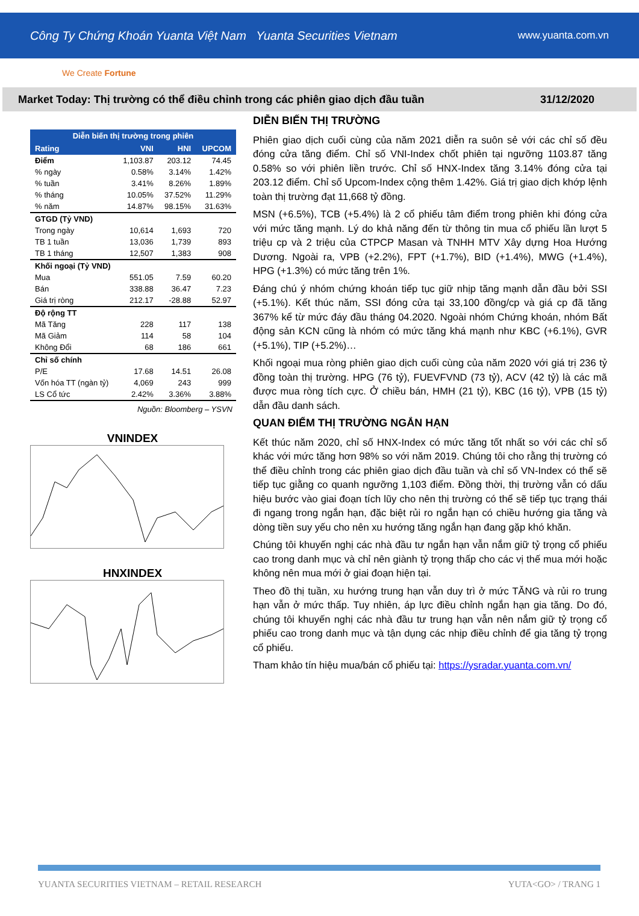Công Ty Chứng Khoán Yuanta Việt Nam Yuanta Securities Vietnam www.yuanta.com.vn
We Create Fortune
Market Today: Thị trường có thể điều chỉnh trong các phiên giao dịch đầu tuần 31/12/2020
| Diễn biến thị trường trong phiên | | | |
| --- | --- | --- | --- |
| Rating | VNI | HNI | UPCOM |
| Điểm | 1,103.87 | 203.12 | 74.45 |
| % ngày | 0.58% | 3.14% | 1.42% |
| % tuần | 3.41% | 8.26% | 1.89% |
| % tháng | 10.05% | 37.52% | 11.29% |
| % năm | 14.87% | 98.15% | 31.63% |
| GTGD (Tỷ VND) | | | |
| Trong ngày | 10,614 | 1,693 | 720 |
| TB 1 tuần | 13,036 | 1,739 | 893 |
| TB 1 tháng | 12,507 | 1,383 | 908 |
| Khối ngoại (Tỷ VND) | | | |
| Mua | 551.05 | 7.59 | 60.20 |
| Bán | 338.88 | 36.47 | 7.23 |
| Giá trị ròng | 212.17 | -28.88 | 52.97 |
| Độ rộng TT | | | |
| Mã Tăng | 228 | 117 | 138 |
| Mã Giảm | 114 | 58 | 104 |
| Không Đổi | 68 | 186 | 661 |
| Chỉ số chính | | | |
| P/E | 17.68 | 14.51 | 26.08 |
| Vốn hóa TT (ngàn tỷ) | 4,069 | 243 | 999 |
| LS Cổ tức | 2.42% | 3.36% | 3.88% |
Nguồn: Bloomberg – YSVN
VNINDEX
HNXINDEX
DIỄN BIẾN THỊ TRƯỜNG
Phiên giao dịch cuối cùng của năm 2021 diễn ra suôn sẻ với các chỉ số đều đóng cửa tăng điểm. Chỉ số VNI-Index chốt phiên tại ngưỡng 1103.87 tăng 0.58% so với phiên liền trước. Chỉ số HNX-Index tăng 3.14% đóng cửa tại 203.12 điểm. Chỉ số Upcom-Index cộng thêm 1.42%. Giá trị giao dịch khớp lệnh toàn thị trường đạt 11,668 tỷ đồng.
MSN (+6.5%), TCB (+5.4%) là 2 cổ phiếu tâm điểm trong phiên khi đóng cửa với mức tăng mạnh. Lý do khả năng đến từ thông tin mua cổ phiếu lần lượt 5 triệu cp và 2 triệu của CTPCP Masan và TNHH MTV Xây dựng Hoa Hướng Dương. Ngoài ra, VPB (+2.2%), FPT (+1.7%), BID (+1.4%), MWG (+1.4%), HPG (+1.3%) có mức tăng trên 1%.
Đáng chú ý nhóm chứng khoán tiếp tục giữ nhịp tăng mạnh dẫn đầu bởi SSI (+5.1%). Kết thúc năm, SSI đóng cửa tại 33,100 đồng/cp và giá cp đã tăng 367% kể từ mức đáy đầu tháng 04.2020. Ngoài nhóm Chứng khoán, nhóm Bất động sản KCN cũng là nhóm có mức tăng khá mạnh như KBC (+6.1%), GVR (+5.1%), TIP (+5.2%)…
Khối ngoại mua ròng phiên giao dịch cuối cùng của năm 2020 với giá trị 236 tỷ đồng toàn thị trường. HPG (76 tỷ), FUEVFVND (73 tỷ), ACV (42 tỷ) là các mã được mua ròng tích cực. Ở chiều bán, HMH (21 tỷ), KBC (16 tỷ), VPB (15 tỷ) dẫn đầu danh sách.
QUAN ĐIỂM THỊ TRƯỜNG NGẮN HẠN
Kết thúc năm 2020, chỉ số HNX-Index có mức tăng tốt nhất so với các chỉ số khác với mức tăng hơn 98% so với năm 2019. Chúng tôi cho rằng thị trường có thể điều chỉnh trong các phiên giao dịch đầu tuần và chỉ số VN-Index có thể sẽ tiếp tục giằng co quanh ngưỡng 1,103 điểm. Đồng thời, thị trường vẫn có dấu hiệu bước vào giai đoạn tích lũy cho nên thị trường có thể sẽ tiếp tục trạng thái đi ngang trong ngắn hạn, đặc biệt rủi ro ngắn hạn có chiều hướng gia tăng và dòng tiền suy yếu cho nên xu hướng tăng ngắn hạn đang gặp khó khăn.
Chúng tôi khuyến nghị các nhà đầu tư ngắn hạn vẫn nắm giữ tỷ trọng cổ phiếu cao trong danh mục và chỉ nên giành tỷ trọng thấp cho các vị thế mua mới hoặc không nên mua mới ở giai đoạn hiện tại.
Theo đồ thị tuần, xu hướng trung hạn vẫn duy trì ở mức TĂNG và rủi ro trung hạn vẫn ở mức thấp. Tuy nhiên, áp lực điều chỉnh ngắn hạn gia tăng. Do đó, chúng tôi khuyến nghị các nhà đầu tư trung hạn vẫn nên nắm giữ tỷ trọng cổ phiếu cao trong danh mục và tận dụng các nhịp điều chỉnh để gia tăng tỷ trọng cổ phiếu.
Tham khảo tín hiệu mua/bán cổ phiếu tại: https://ysradar.yuanta.com.vn/
YUANTA SECURITIES VIETNAM – RETAIL RESEARCH YUTA<GO> / TRANG 1